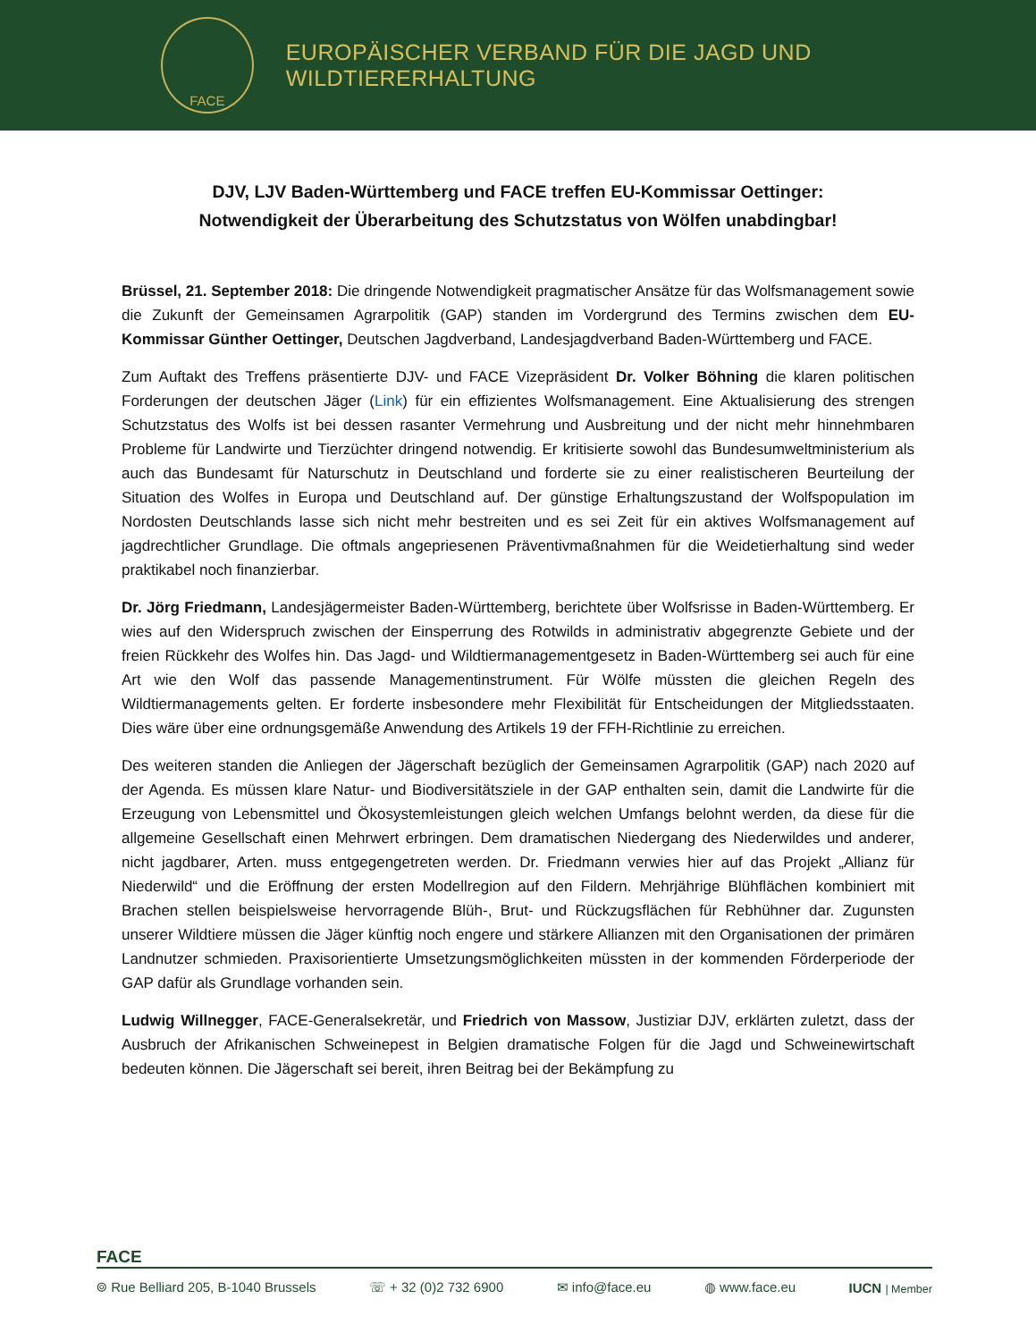FACE
EUROPÄISCHER VERBAND FÜR DIE JAGD UND WILDTIERERHALTUNG
DJV, LJV Baden-Württemberg und FACE treffen EU-Kommissar Oettinger:
Notwendigkeit der Überarbeitung des Schutzstatus von Wölfen unabdingbar!
Brüssel, 21. September 2018: Die dringende Notwendigkeit pragmatischer Ansätze für das Wolfsmanagement sowie die Zukunft der Gemeinsamen Agrarpolitik (GAP) standen im Vordergrund des Termins zwischen dem EU-Kommissar Günther Oettinger, Deutschen Jagdverband, Landesjagdverband Baden-Württemberg und FACE.
Zum Auftakt des Treffens präsentierte DJV- und FACE Vizepräsident Dr. Volker Böhning die klaren politischen Forderungen der deutschen Jäger (Link) für ein effizientes Wolfsmanagement. Eine Aktualisierung des strengen Schutzstatus des Wolfs ist bei dessen rasanter Vermehrung und Ausbreitung und der nicht mehr hinnehmbaren Probleme für Landwirte und Tierzüchter dringend notwendig. Er kritisierte sowohl das Bundesumweltministerium als auch das Bundesamt für Naturschutz in Deutschland und forderte sie zu einer realistischeren Beurteilung der Situation des Wolfes in Europa und Deutschland auf. Der günstige Erhaltungszustand der Wolfspopulation im Nordosten Deutschlands lasse sich nicht mehr bestreiten und es sei Zeit für ein aktives Wolfsmanagement auf jagdrechtlicher Grundlage. Die oftmals angepriesenen Präventivmaßnahmen für die Weidetierhaltung sind weder praktikabel noch finanzierbar.
Dr. Jörg Friedmann, Landesjägermeister Baden-Württemberg, berichtete über Wolfsrisse in Baden-Württemberg. Er wies auf den Widerspruch zwischen der Einsperrung des Rotwilds in administrativ abgegrenzte Gebiete und der freien Rückkehr des Wolfes hin. Das Jagd- und Wildtiermanagementgesetz in Baden-Württemberg sei auch für eine Art wie den Wolf das passende Managementinstrument. Für Wölfe müssten die gleichen Regeln des Wildtiermanagements gelten. Er forderte insbesondere mehr Flexibilität für Entscheidungen der Mitgliedsstaaten. Dies wäre über eine ordnungsgemäße Anwendung des Artikels 19 der FFH-Richtlinie zu erreichen.
Des weiteren standen die Anliegen der Jägerschaft bezüglich der Gemeinsamen Agrarpolitik (GAP) nach 2020 auf der Agenda. Es müssen klare Natur- und Biodiversitätsziele in der GAP enthalten sein, damit die Landwirte für die Erzeugung von Lebensmittel und Ökosystemleistungen gleich welchen Umfangs belohnt werden, da diese für die allgemeine Gesellschaft einen Mehrwert erbringen. Dem dramatischen Niedergang des Niederwildes und anderer, nicht jagdbarer, Arten. muss entgegengetreten werden. Dr. Friedmann verwies hier auf das Projekt „Allianz für Niederwild“ und die Eröffnung der ersten Modellregion auf den Fildern. Mehrjährige Blühflächen kombiniert mit Brachen stellen beispielsweise hervorragende Blüh-, Brut- und Rückzugsflächen für Rebhühner dar. Zugunsten unserer Wildtiere müssen die Jäger künftig noch engere und stärkere Allianzen mit den Organisationen der primären Landnutzer schmieden. Praxisorientierte Umsetzungsmöglichkeiten müssten in der kommenden Förderperiode der GAP dafür als Grundlage vorhanden sein.
Ludwig Willnegger, FACE-Generalsekretär, und Friedrich von Massow, Justiziar DJV, erklärten zuletzt, dass der Ausbruch der Afrikanischen Schweinepest in Belgien dramatische Folgen für die Jagd und Schweinewirtschaft bedeuten können. Die Jägerschaft sei bereit, ihren Beitrag bei der Bekämpfung zu
FACE
⌾ Rue Belliard 205, B-1040 Brussels ☏ + 32 (0)2 732 6900 ✉ info@face.eu ◍ www.face.eu IUCN | Member